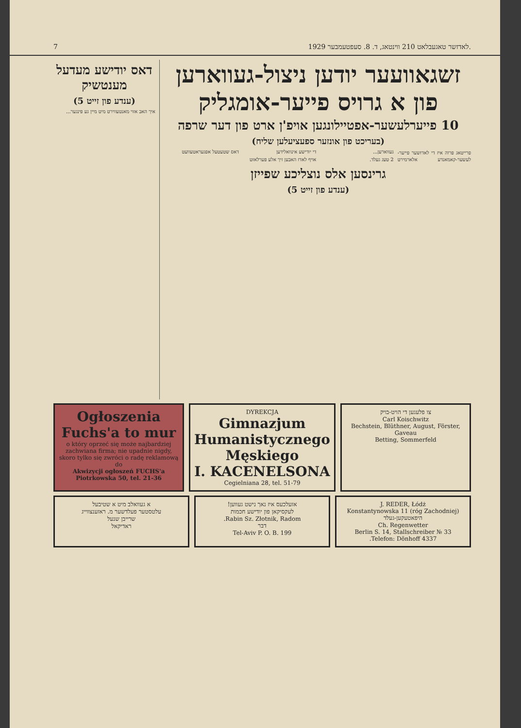7 לאדזשר טאגעבלאט 210 ווינטאג, ד. 8. סעפטעמבער 1929.
זשגאוועער יודען ניצול-געווארען
פון א גרויס פייער-אומגליק
10 פייערלעשער-אפטיילונגען אויפ'ן ארט פון דער שרפה
(בעריכט פון אונזער ספעציעלען שליח)
פרייטאג פרוה איז די לאדזשער פייער-לעשער-קאמאנדע אלארמירט געווארען...
2 טעג געלד.
די יודישע אינוואלידען
אויף לאדז האבען זיך אלע פערלאזט
דאס שטעטעל אפגעראטעוועט
גרינסען אלס נוצליכע שפייזן
(ענדע פון זייט 5)
דאס יודישע מעדעל מענטשיק
(ענדע פון זייט 5)
איך האב אזוי מאנטעווירט מיט מיין גע פינגער...
צו פלעגען די הויט-בויק
Carl Koischwitz
Bechstein, Blüthner, August, Förster, Gaveau
Betting, Sommerfeld
DYREKCJA
Gimnazjum Humanistycznego Męskiego
I. KACENELSONA
Cegielniana 28, tel. 51-79
Ogłoszenia Fuchs'a to mur
o który oprzeć się może najbardziej zachwiana firma; nie upadnie nigdy, skoro tylko się zwróci o radę reklamową do
Akwizycji ogłoszeń FUCHS'a
Piotrkowska 50, tel. 21-36
J. REDER, Łódż
Konstantynowska 11 (róg Zachodniej)
היפאטעקען-געלד
Ch. Regenwetter
Berlin S. 14, Stallschreiber № 33
Telefon: Dönhoff 4337.
אזעלכעס איז נאך נישט געווען!
לעקסיקאן פון יודישע חכמות
Rabin Sz. Złotnik, Radom.
דבר
Tel-Aviv P. O. B. 199
א געוואלב מיט א שטיבעל
עלטסטער פעלדשער מ. ראזענצווייג
שרייבן שנעל
ראדיקאל